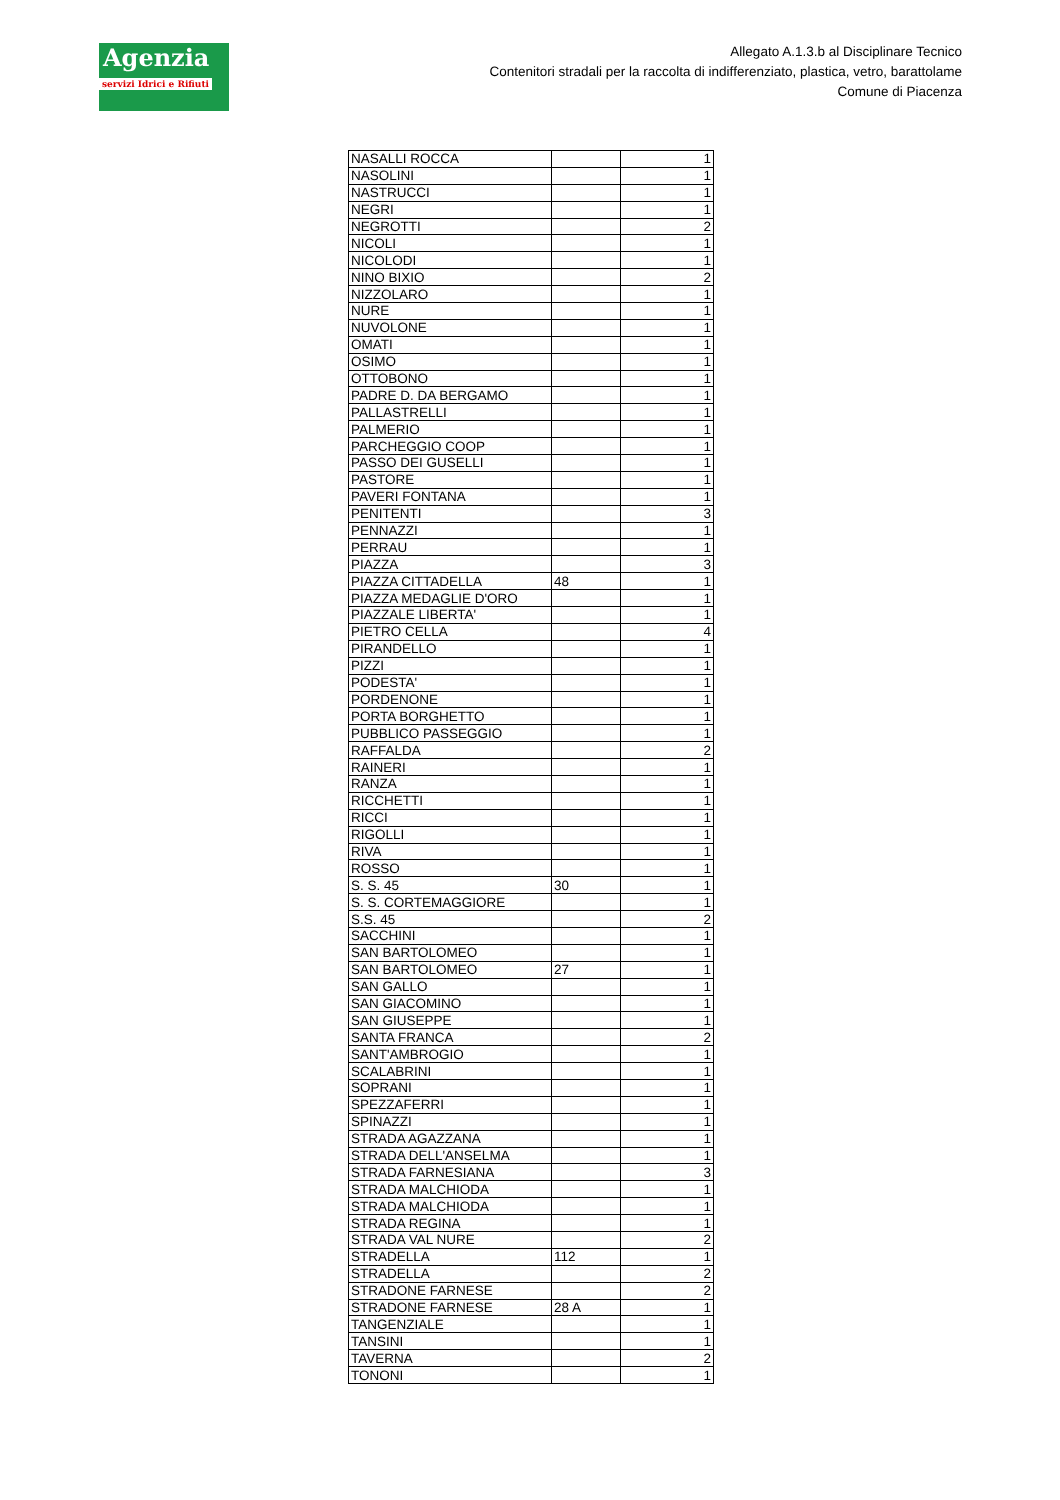Agenzia
servizi Idrici e Rifiuti
Allegato A.1.3.b al Disciplinare Tecnico
Contenitori stradali per la raccolta di indifferenziato, plastica, vetro, barattolame
Comune di Piacenza
| NASALLI ROCCA | | 1 |
| NASOLINI | | 1 |
| NASTRUCCI | | 1 |
| NEGRI | | 1 |
| NEGROTTI | | 2 |
| NICOLI | | 1 |
| NICOLODI | | 1 |
| NINO BIXIO | | 2 |
| NIZZOLARO | | 1 |
| NURE | | 1 |
| NUVOLONE | | 1 |
| OMATI | | 1 |
| OSIMO | | 1 |
| OTTOBONO | | 1 |
| PADRE D. DA BERGAMO | | 1 |
| PALLASTRELLI | | 1 |
| PALMERIO | | 1 |
| PARCHEGGIO COOP | | 1 |
| PASSO DEI GUSELLI | | 1 |
| PASTORE | | 1 |
| PAVERI FONTANA | | 1 |
| PENITENTI | | 3 |
| PENNAZZI | | 1 |
| PERRAU | | 1 |
| PIAZZA | | 3 |
| PIAZZA CITTADELLA | 48 | 1 |
| PIAZZA MEDAGLIE D'ORO | | 1 |
| PIAZZALE LIBERTA' | | 1 |
| PIETRO CELLA | | 4 |
| PIRANDELLO | | 1 |
| PIZZI | | 1 |
| PODESTA' | | 1 |
| PORDENONE | | 1 |
| PORTA BORGHETTO | | 1 |
| PUBBLICO PASSEGGIO | | 1 |
| RAFFALDA | | 2 |
| RAINERI | | 1 |
| RANZA | | 1 |
| RICCHETTI | | 1 |
| RICCI | | 1 |
| RIGOLLI | | 1 |
| RIVA | | 1 |
| ROSSO | | 1 |
| S. S. 45 | 30 | 1 |
| S. S. CORTEMAGGIORE | | 1 |
| S.S. 45 | | 2 |
| SACCHINI | | 1 |
| SAN BARTOLOMEO | | 1 |
| SAN BARTOLOMEO | 27 | 1 |
| SAN GALLO | | 1 |
| SAN GIACOMINO | | 1 |
| SAN GIUSEPPE | | 1 |
| SANTA FRANCA | | 2 |
| SANT'AMBROGIO | | 1 |
| SCALABRINI | | 1 |
| SOPRANI | | 1 |
| SPEZZAFERRI | | 1 |
| SPINAZZI | | 1 |
| STRADA AGAZZANA | | 1 |
| STRADA DELL'ANSELMA | | 1 |
| STRADA FARNESIANA | | 3 |
| STRADA MALCHIODA | | 1 |
| STRADA MALCHIODA | | 1 |
| STRADA REGINA | | 1 |
| STRADA VAL NURE | | 2 |
| STRADELLA | 112 | 1 |
| STRADELLA | | 2 |
| STRADONE FARNESE | | 2 |
| STRADONE FARNESE | 28 A | 1 |
| TANGENZIALE | | 1 |
| TANSINI | | 1 |
| TAVERNA | | 2 |
| TONONI | | 1 |